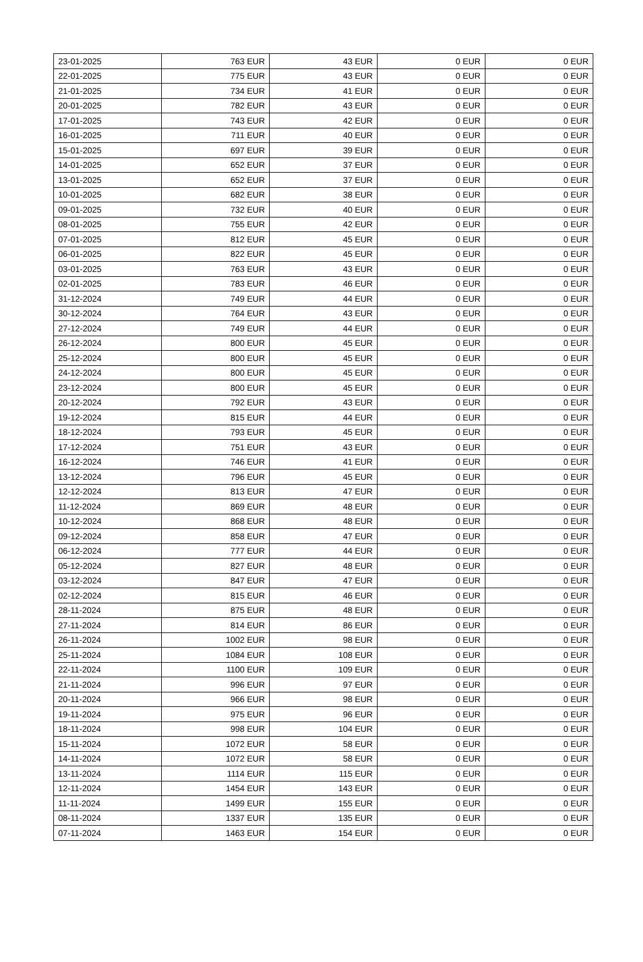| 23-01-2025 | 763 EUR | 43 EUR | 0 EUR | 0 EUR |
| 22-01-2025 | 775 EUR | 43 EUR | 0 EUR | 0 EUR |
| 21-01-2025 | 734 EUR | 41 EUR | 0 EUR | 0 EUR |
| 20-01-2025 | 782 EUR | 43 EUR | 0 EUR | 0 EUR |
| 17-01-2025 | 743 EUR | 42 EUR | 0 EUR | 0 EUR |
| 16-01-2025 | 711 EUR | 40 EUR | 0 EUR | 0 EUR |
| 15-01-2025 | 697 EUR | 39 EUR | 0 EUR | 0 EUR |
| 14-01-2025 | 652 EUR | 37 EUR | 0 EUR | 0 EUR |
| 13-01-2025 | 652 EUR | 37 EUR | 0 EUR | 0 EUR |
| 10-01-2025 | 682 EUR | 38 EUR | 0 EUR | 0 EUR |
| 09-01-2025 | 732 EUR | 40 EUR | 0 EUR | 0 EUR |
| 08-01-2025 | 755 EUR | 42 EUR | 0 EUR | 0 EUR |
| 07-01-2025 | 812 EUR | 45 EUR | 0 EUR | 0 EUR |
| 06-01-2025 | 822 EUR | 45 EUR | 0 EUR | 0 EUR |
| 03-01-2025 | 763 EUR | 43 EUR | 0 EUR | 0 EUR |
| 02-01-2025 | 783 EUR | 46 EUR | 0 EUR | 0 EUR |
| 31-12-2024 | 749 EUR | 44 EUR | 0 EUR | 0 EUR |
| 30-12-2024 | 764 EUR | 43 EUR | 0 EUR | 0 EUR |
| 27-12-2024 | 749 EUR | 44 EUR | 0 EUR | 0 EUR |
| 26-12-2024 | 800 EUR | 45 EUR | 0 EUR | 0 EUR |
| 25-12-2024 | 800 EUR | 45 EUR | 0 EUR | 0 EUR |
| 24-12-2024 | 800 EUR | 45 EUR | 0 EUR | 0 EUR |
| 23-12-2024 | 800 EUR | 45 EUR | 0 EUR | 0 EUR |
| 20-12-2024 | 792 EUR | 43 EUR | 0 EUR | 0 EUR |
| 19-12-2024 | 815 EUR | 44 EUR | 0 EUR | 0 EUR |
| 18-12-2024 | 793 EUR | 45 EUR | 0 EUR | 0 EUR |
| 17-12-2024 | 751 EUR | 43 EUR | 0 EUR | 0 EUR |
| 16-12-2024 | 746 EUR | 41 EUR | 0 EUR | 0 EUR |
| 13-12-2024 | 796 EUR | 45 EUR | 0 EUR | 0 EUR |
| 12-12-2024 | 813 EUR | 47 EUR | 0 EUR | 0 EUR |
| 11-12-2024 | 869 EUR | 48 EUR | 0 EUR | 0 EUR |
| 10-12-2024 | 868 EUR | 48 EUR | 0 EUR | 0 EUR |
| 09-12-2024 | 858 EUR | 47 EUR | 0 EUR | 0 EUR |
| 06-12-2024 | 777 EUR | 44 EUR | 0 EUR | 0 EUR |
| 05-12-2024 | 827 EUR | 48 EUR | 0 EUR | 0 EUR |
| 03-12-2024 | 847 EUR | 47 EUR | 0 EUR | 0 EUR |
| 02-12-2024 | 815 EUR | 46 EUR | 0 EUR | 0 EUR |
| 28-11-2024 | 875 EUR | 48 EUR | 0 EUR | 0 EUR |
| 27-11-2024 | 814 EUR | 86 EUR | 0 EUR | 0 EUR |
| 26-11-2024 | 1002 EUR | 98 EUR | 0 EUR | 0 EUR |
| 25-11-2024 | 1084 EUR | 108 EUR | 0 EUR | 0 EUR |
| 22-11-2024 | 1100 EUR | 109 EUR | 0 EUR | 0 EUR |
| 21-11-2024 | 996 EUR | 97 EUR | 0 EUR | 0 EUR |
| 20-11-2024 | 966 EUR | 98 EUR | 0 EUR | 0 EUR |
| 19-11-2024 | 975 EUR | 96 EUR | 0 EUR | 0 EUR |
| 18-11-2024 | 998 EUR | 104 EUR | 0 EUR | 0 EUR |
| 15-11-2024 | 1072 EUR | 58 EUR | 0 EUR | 0 EUR |
| 14-11-2024 | 1072 EUR | 58 EUR | 0 EUR | 0 EUR |
| 13-11-2024 | 1114 EUR | 115 EUR | 0 EUR | 0 EUR |
| 12-11-2024 | 1454 EUR | 143 EUR | 0 EUR | 0 EUR |
| 11-11-2024 | 1499 EUR | 155 EUR | 0 EUR | 0 EUR |
| 08-11-2024 | 1337 EUR | 135 EUR | 0 EUR | 0 EUR |
| 07-11-2024 | 1463 EUR | 154 EUR | 0 EUR | 0 EUR |